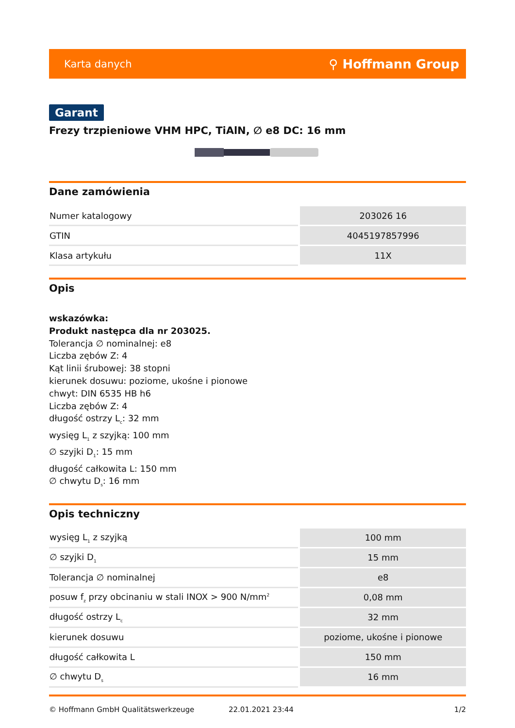Karta danych ⚲ Hoffmann Group
Garant
Frezy trzpieniowe VHM HPC, TiAlN, ∅ e8 DC: 16 mm
Dane zamówienia
| Numer katalogowy | 203026 16 |
| GTIN | 4045197857996 |
| Klasa artykułu | 11X |
Opis
wskazówka:
Produkt następca dla nr 203025.
Tolerancja ∅ nominalnej: e8
Liczba zębów Z: 4
Kąt linii śrubowej: 38 stopni
kierunek dosuwu: poziome, ukośne i pionowe
chwyt: DIN 6535 HB h6
Liczba zębów Z: 4
długość ostrzy L<sub>c</sub>: 32 mm
wysięg L<sub>1</sub> z szyjką: 100 mm
∅ szyjki D<sub>1</sub>: 15 mm
długość całkowita L: 150 mm
∅ chwytu D<sub>s</sub>: 16 mm
Opis techniczny
| wysięg L<sub>1</sub> z szyjką | 100 mm |
| ∅ szyjki D<sub>1</sub> | 15 mm |
| Tolerancja ∅ nominalnej | e8 |
| posuw f<sub>z</sub> przy obcinaniu w stali INOX > 900 N/mm<sup>2</sup> | 0,08 mm |
| długość ostrzy L<sub>c</sub> | 32 mm |
| kierunek dosuwu | poziome, ukośne i pionowe |
| długość całkowita L | 150 mm |
| ∅ chwytu D<sub>s</sub> | 16 mm |
© Hoffmann GmbH Qualitätswerkzeuge 22.01.2021 23:44 1/2